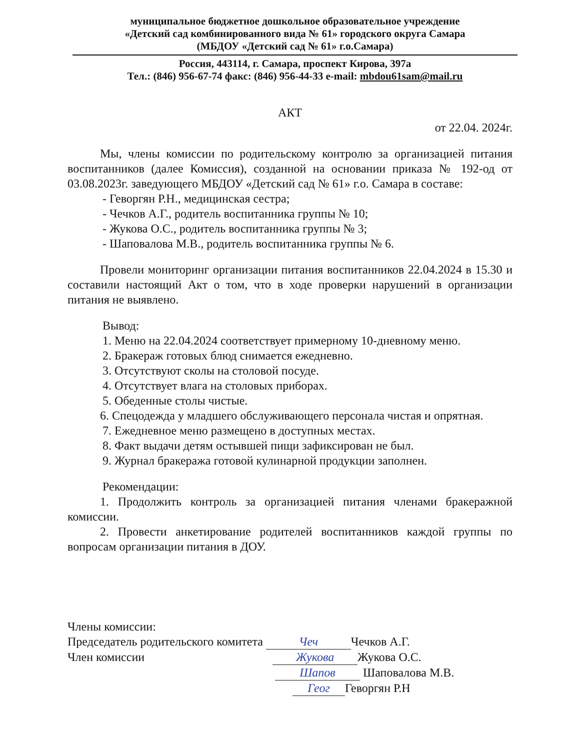муниципальное бюджетное дошкольное образовательное учреждение
«Детский сад комбинированного вида № 61» городского округа Самара
(МБДОУ «Детский сад № 61» г.о.Самара)
Россия, 443114, г. Самара, проспект Кирова, 397а
Тел.: (846) 956-67-74 факс: (846) 956-44-33 e-mail: mbdou61sam@mail.ru
АКТ
от 22.04. 2024г.
Мы, члены комиссии по родительскому контролю за организацией питания воспитанников (далее Комиссия), созданной на основании приказа № 192-од от 03.08.2023г. заведующего МБДОУ «Детский сад № 61» г.о. Самара в составе:
- Геворгян Р.Н., медицинская сестра;
- Чечков А.Г., родитель воспитанника группы № 10;
- Жукова О.С., родитель воспитанника группы № 3;
- Шаповалова М.В., родитель воспитанника группы № 6.
Провели мониторинг организации питания воспитанников 22.04.2024 в 15.30 и составили настоящий Акт о том, что в ходе проверки нарушений в организации питания не выявлено.
Вывод:
1. Меню на 22.04.2024 соответствует примерному 10-дневному меню.
2. Бракераж готовых блюд снимается ежедневно.
3. Отсутствуют сколы на столовой посуде.
4. Отсутствует влага на столовых приборах.
5. Обеденные столы чистые.
6. Спецодежда у младшего обслуживающего персонала чистая и опрятная.
7. Ежедневное меню размещено в доступных местах.
8. Факт выдачи детям остывшей пищи зафиксирован не был.
9. Журнал бракеража готовой кулинарной продукции заполнен.
Рекомендации:
1. Продолжить контроль за организацией питания членами бракеражной комиссии.
2. Провести анкетирование родителей воспитанников каждой группы по вопросам организации питания в ДОУ.
Члены комиссии:
Председатель родительского комитета Чеч Чечков А.Г.
Член комиссии Жукова Жукова О.С.
Шапов Шаповалова М.В.
Геог Геворгян Р.Н